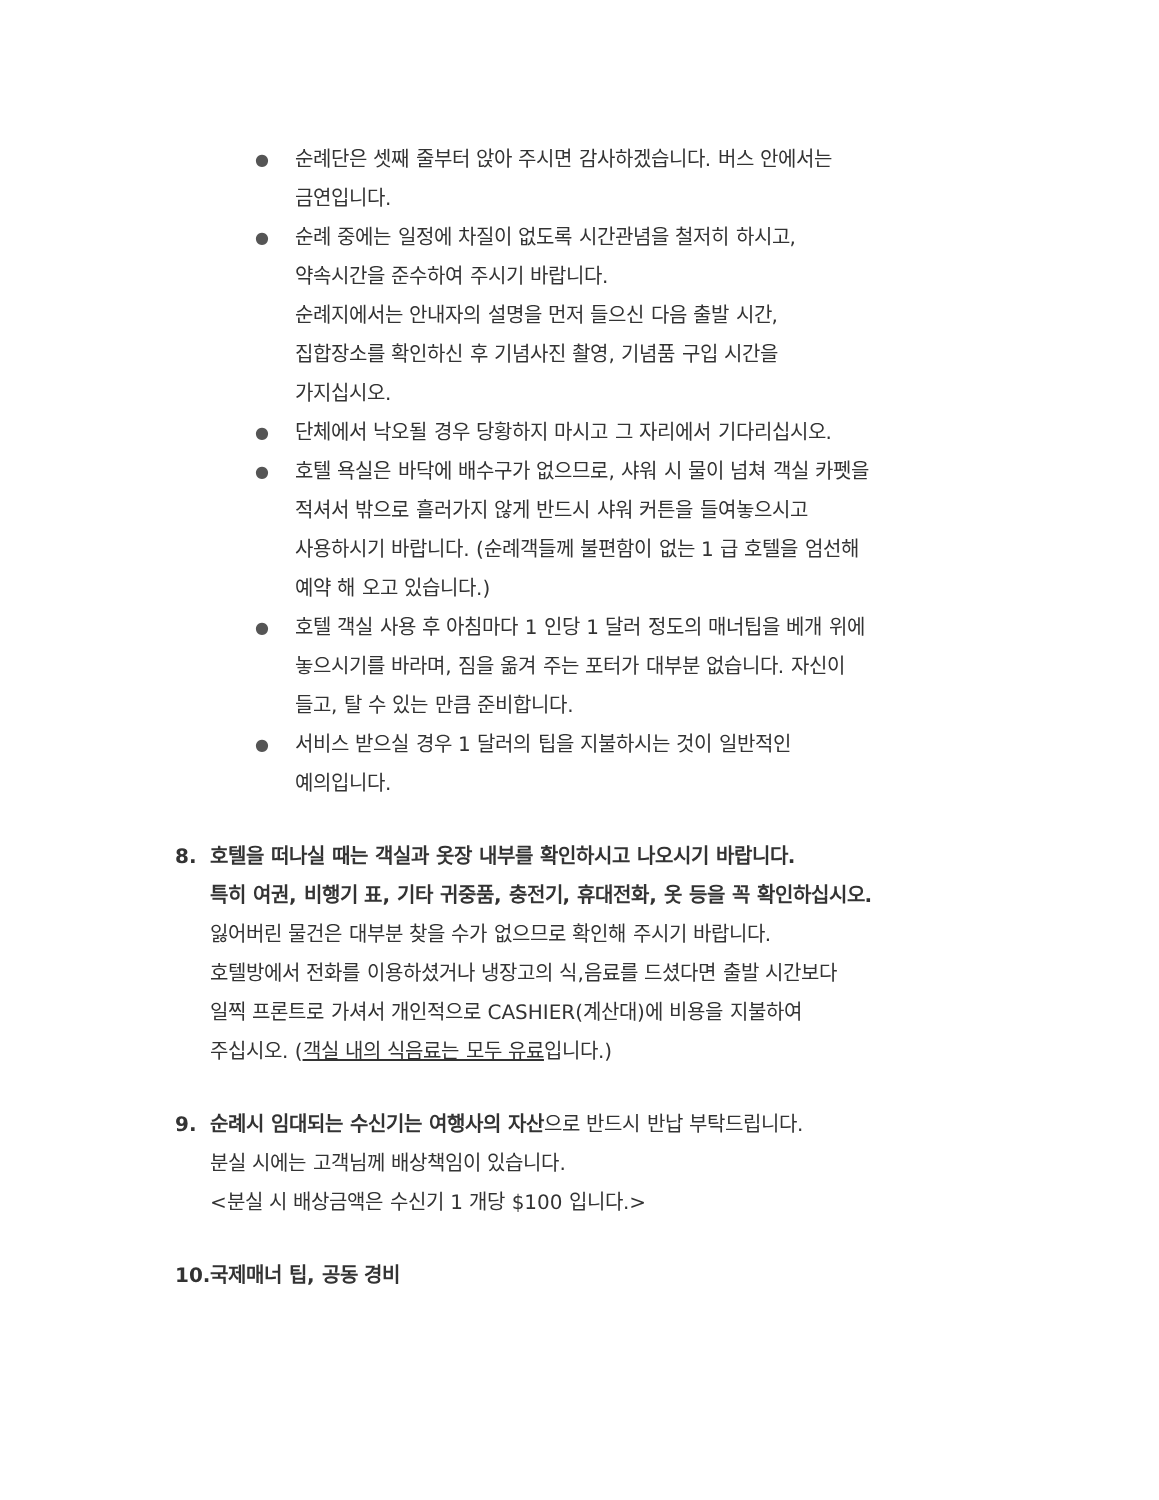●
순례단은 셋째 줄부터 앉아 주시면 감사하겠습니다. 버스 안에서는
금연입니다.
●
순례 중에는 일정에 차질이 없도록 시간관념을 철저히 하시고,
약속시간을 준수하여 주시기 바랍니다.
순례지에서는 안내자의 설명을 먼저 들으신 다음 출발 시간,
집합장소를 확인하신 후 기념사진 촬영, 기념품 구입 시간을
가지십시오.
●
단체에서 낙오될 경우 당황하지 마시고 그 자리에서 기다리십시오.
●
호텔 욕실은 바닥에 배수구가 없으므로, 샤워 시 물이 넘쳐 객실 카펫을
적셔서 밖으로 흘러가지 않게 반드시 샤워 커튼을 들여놓으시고
사용하시기 바랍니다. (순례객들께 불편함이 없는 1 급 호텔을 엄선해
예약 해 오고 있습니다.)
●
호텔 객실 사용 후 아침마다 1 인당 1 달러 정도의 매너팁을 베개 위에
놓으시기를 바라며, 짐을 옮겨 주는 포터가 대부분 없습니다. 자신이
들고, 탈 수 있는 만큼 준비합니다.
●
서비스 받으실 경우 1 달러의 팁을 지불하시는 것이 일반적인
예의입니다.
8. 호텔을 떠나실 때는 객실과 옷장 내부를 확인하시고 나오시기 바랍니다.
특히 여권, 비행기 표, 기타 귀중품, 충전기, 휴대전화, 옷 등을 꼭 확인하십시오.
잃어버린 물건은 대부분 찾을 수가 없으므로 확인해 주시기 바랍니다.
호텔방에서 전화를 이용하셨거나 냉장고의 식,음료를 드셨다면 출발 시간보다
일찍 프론트로 가셔서 개인적으로 CASHIER(계산대)에 비용을 지불하여
주십시오. (객실 내의 식음료는 모두 유료입니다.)
9. 순례시 임대되는 수신기는 여행사의 자산으로 반드시 반납 부탁드립니다.
분실 시에는 고객님께 배상책임이 있습니다.
<분실 시 배상금액은 수신기 1 개당 $100 입니다.>
10.
국제매너 팁, 공동 경비